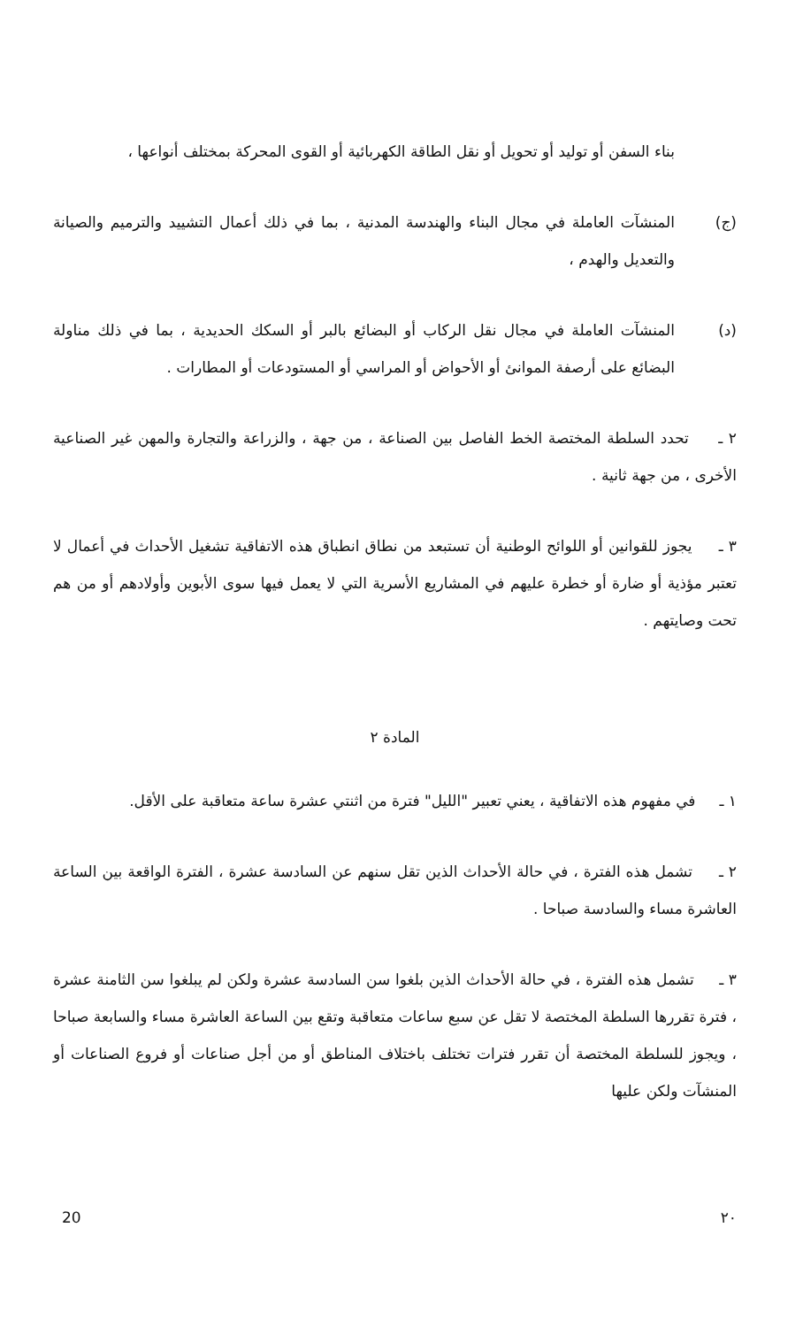بناء السفن أو توليد أو تحويل أو نقل الطاقة الكهربائية أو القوى المحركة بمختلف أنواعها ،
(ج) المنشآت العاملة في مجال البناء والهندسة المدنية ، بما في ذلك أعمال التشييد والترميم والصيانة والتعديل والهدم ،
(د) المنشآت العاملة في مجال نقل الركاب أو البضائع بالبر أو السكك الحديدية ، بما في ذلك مناولة البضائع على أرصفة الموانئ أو الأحواض أو المراسي أو المستودعات أو المطارات .
٢ ـ تحدد السلطة المختصة الخط الفاصل بين الصناعة ، من جهة ، والزراعة والتجارة والمهن غير الصناعية الأخرى ، من جهة ثانية .
٣ ـ يجوز للقوانين أو اللوائح الوطنية أن تستبعد من نطاق انطباق هذه الاتفاقية تشغيل الأحداث في أعمال لا تعتبر مؤذية أو ضارة أو خطرة عليهم في المشاريع الأسرية التي لا يعمل فيها سوى الأبوين وأولادهم أو من هم تحت وصايتهم .
المادة ٢
١ ـ في مفهوم هذه الاتفاقية ، يعني تعبير "الليل" فترة من اثنتي عشرة ساعة متعاقبة على الأقل.
٢ ـ تشمل هذه الفترة ، في حالة الأحداث الذين تقل سنهم عن السادسة عشرة ، الفترة الواقعة بين الساعة العاشرة مساء والسادسة صباحا .
٣ ـ تشمل هذه الفترة ، في حالة الأحداث الذين بلغوا سن السادسة عشرة ولكن لم يبلغوا سن الثامنة عشرة ، فترة تقررها السلطة المختصة لا تقل عن سبع ساعات متعاقبة وتقع بين الساعة العاشرة مساء والسابعة صباحا ، ويجوز للسلطة المختصة أن تقرر فترات تختلف باختلاف المناطق أو من أجل صناعات أو فروع الصناعات أو المنشآت ولكن عليها
20 ٢٠